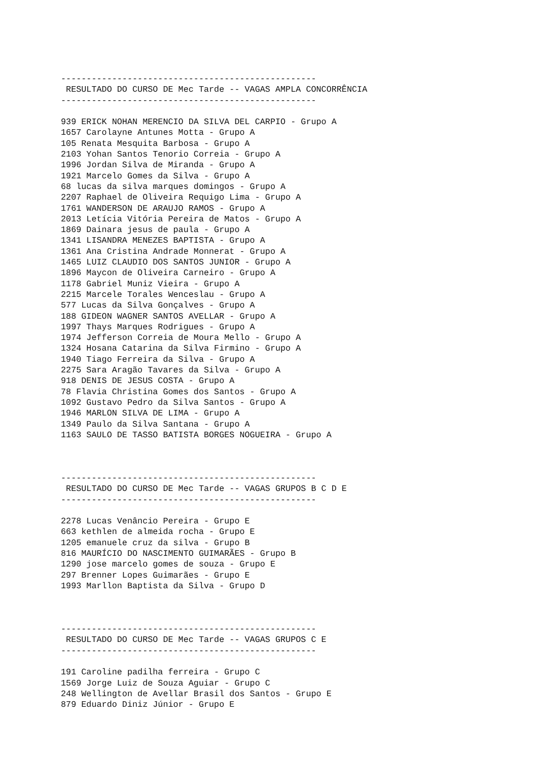--------------------------------------------------
 RESULTADO DO CURSO DE Mec Tarde -- VAGAS AMPLA CONCORRÊNCIA
--------------------------------------------------

939 ERICK NOHAN MERENCIO DA SILVA DEL CARPIO - Grupo A
1657 Carolayne Antunes Motta - Grupo A
105 Renata Mesquita Barbosa - Grupo A
2103 Yohan Santos Tenorio Correia - Grupo A
1996 Jordan Silva de Miranda - Grupo A
1921 Marcelo Gomes da Silva - Grupo A
68 lucas da silva marques domingos - Grupo A
2207 Raphael de Oliveira Requigo Lima - Grupo A
1761 WANDERSON DE ARAUJO RAMOS - Grupo A
2013 Letícia Vitória Pereira de Matos - Grupo A
1869 Dainara jesus de paula - Grupo A
1341 LISANDRA MENEZES BAPTISTA - Grupo A
1361 Ana Cristina Andrade Monnerat - Grupo A
1465 LUIZ CLAUDIO DOS SANTOS JUNIOR - Grupo A
1896 Maycon de Oliveira Carneiro - Grupo A
1178 Gabriel Muniz Vieira - Grupo A
2215 Marcele Torales Wenceslau - Grupo A
577 Lucas da Silva Gonçalves - Grupo A
188 GIDEON WAGNER SANTOS AVELLAR - Grupo A
1997 Thays Marques Rodrigues - Grupo A
1974 Jefferson Correia de Moura Mello - Grupo A
1324 Hosana Catarina da Silva Firmino - Grupo A
1940 Tiago Ferreira da Silva - Grupo A
2275 Sara Aragão Tavares da Silva - Grupo A
918 DENIS DE JESUS COSTA - Grupo A
78 Flavia Christina Gomes dos Santos - Grupo A
1092 Gustavo Pedro da Silva Santos - Grupo A
1946 MARLON SILVA DE LIMA - Grupo A
1349 Paulo da Silva Santana - Grupo A
1163 SAULO DE TASSO BATISTA BORGES NOGUEIRA - Grupo A



--------------------------------------------------
 RESULTADO DO CURSO DE Mec Tarde -- VAGAS GRUPOS B C D E
--------------------------------------------------

2278 Lucas Venâncio Pereira - Grupo E
663 kethlen de almeida rocha - Grupo E
1205 emanuele cruz da silva - Grupo B
816 MAURÍCIO DO NASCIMENTO GUIMARÃES - Grupo B
1290 jose marcelo gomes de souza - Grupo E
297 Brenner Lopes Guimarães - Grupo E
1993 Marllon Baptista da Silva - Grupo D



--------------------------------------------------
 RESULTADO DO CURSO DE Mec Tarde -- VAGAS GRUPOS C E
--------------------------------------------------

191 Caroline padilha ferreira - Grupo C
1569 Jorge Luiz de Souza Aguiar - Grupo C
248 Wellington de Avellar Brasil dos Santos - Grupo E
879 Eduardo Diniz Júnior - Grupo E